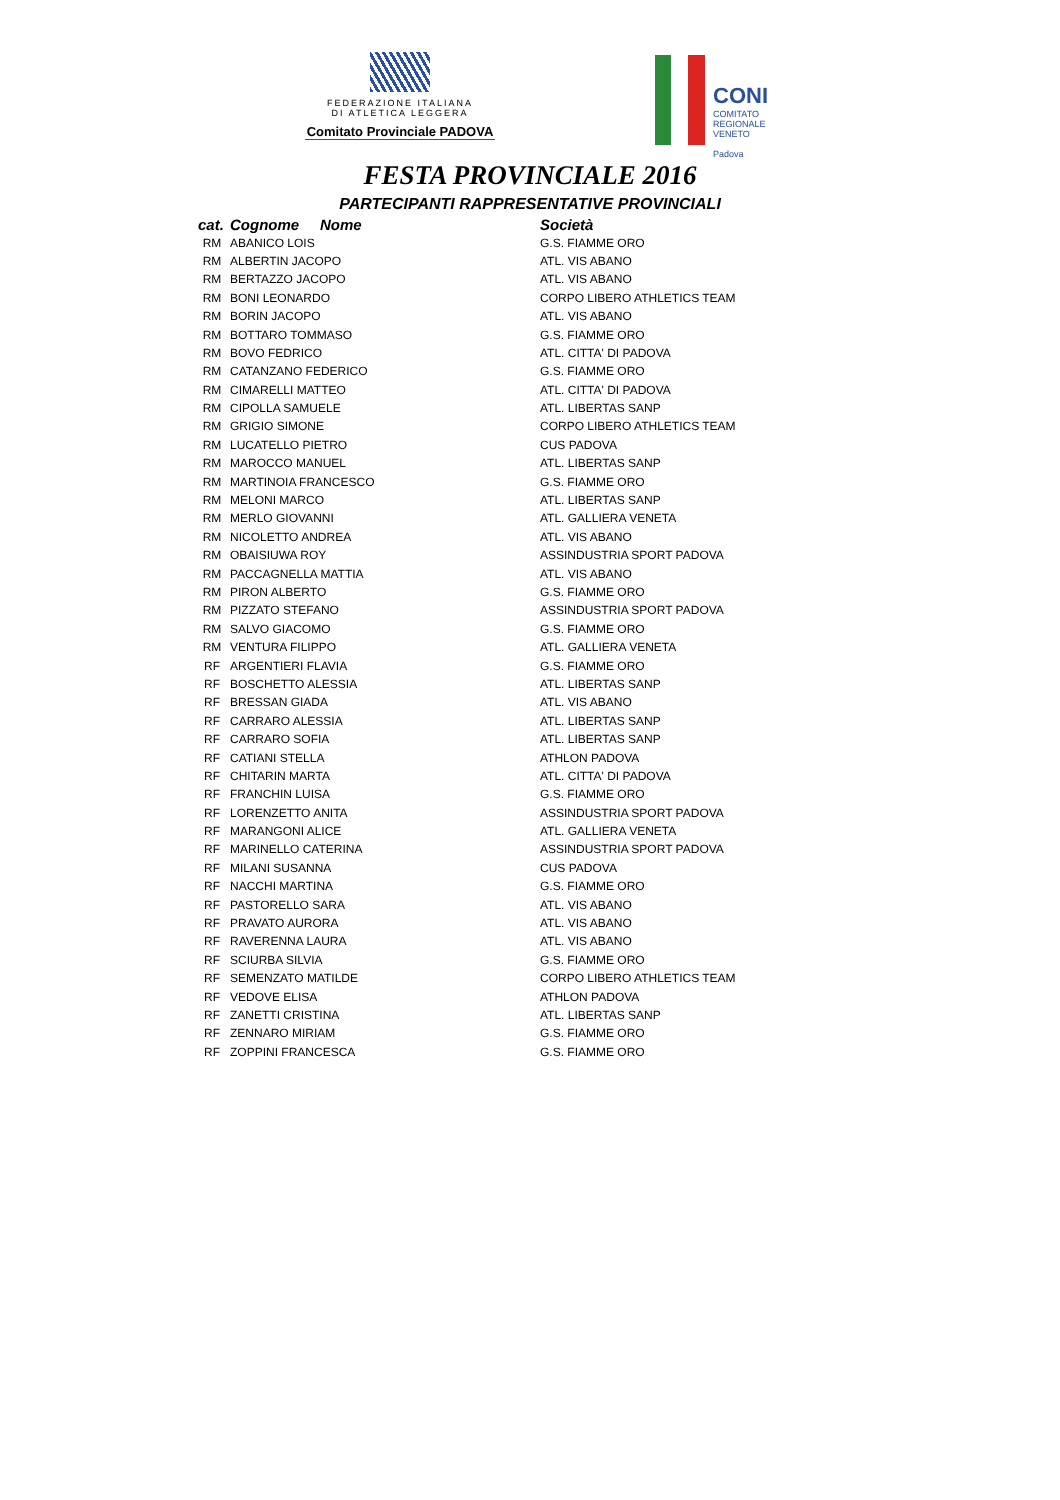FEDERAZIONE ITALIANA
DI ATLETICA LEGGERA
Comitato Provinciale PADOVA
CONI COMITATO
REGIONALE
VENETO
Padova
FESTA PROVINCIALE 2016
PARTECIPANTI RAPPRESENTATIVE PROVINCIALI
| cat. | Cognome Nome | Società |
| --- | --- | --- |
| RM | ABANICO LOIS | G.S. FIAMME ORO |
| RM | ALBERTIN JACOPO | ATL. VIS ABANO |
| RM | BERTAZZO JACOPO | ATL. VIS ABANO |
| RM | BONI LEONARDO | CORPO LIBERO ATHLETICS TEAM |
| RM | BORIN JACOPO | ATL. VIS ABANO |
| RM | BOTTARO TOMMASO | G.S. FIAMME ORO |
| RM | BOVO FEDRICO | ATL. CITTA' DI PADOVA |
| RM | CATANZANO FEDERICO | G.S. FIAMME ORO |
| RM | CIMARELLI MATTEO | ATL. CITTA' DI PADOVA |
| RM | CIPOLLA SAMUELE | ATL. LIBERTAS SANP |
| RM | GRIGIO SIMONE | CORPO LIBERO ATHLETICS TEAM |
| RM | LUCATELLO PIETRO | CUS PADOVA |
| RM | MAROCCO MANUEL | ATL. LIBERTAS SANP |
| RM | MARTINOIA FRANCESCO | G.S. FIAMME ORO |
| RM | MELONI MARCO | ATL. LIBERTAS SANP |
| RM | MERLO GIOVANNI | ATL. GALLIERA VENETA |
| RM | NICOLETTO ANDREA | ATL. VIS ABANO |
| RM | OBAISIUWA ROY | ASSINDUSTRIA SPORT PADOVA |
| RM | PACCAGNELLA MATTIA | ATL. VIS ABANO |
| RM | PIRON ALBERTO | G.S. FIAMME ORO |
| RM | PIZZATO STEFANO | ASSINDUSTRIA SPORT PADOVA |
| RM | SALVO GIACOMO | G.S. FIAMME ORO |
| RM | VENTURA FILIPPO | ATL. GALLIERA VENETA |
| RF | ARGENTIERI FLAVIA | G.S. FIAMME ORO |
| RF | BOSCHETTO ALESSIA | ATL. LIBERTAS SANP |
| RF | BRESSAN GIADA | ATL. VIS ABANO |
| RF | CARRARO ALESSIA | ATL. LIBERTAS SANP |
| RF | CARRARO SOFIA | ATL. LIBERTAS SANP |
| RF | CATIANI STELLA | ATHLON PADOVA |
| RF | CHITARIN MARTA | ATL. CITTA' DI PADOVA |
| RF | FRANCHIN LUISA | G.S. FIAMME ORO |
| RF | LORENZETTO ANITA | ASSINDUSTRIA SPORT PADOVA |
| RF | MARANGONI ALICE | ATL. GALLIERA VENETA |
| RF | MARINELLO CATERINA | ASSINDUSTRIA SPORT PADOVA |
| RF | MILANI SUSANNA | CUS PADOVA |
| RF | NACCHI MARTINA | G.S. FIAMME ORO |
| RF | PASTORELLO SARA | ATL. VIS ABANO |
| RF | PRAVATO AURORA | ATL. VIS ABANO |
| RF | RAVERENNA LAURA | ATL. VIS ABANO |
| RF | SCIURBA SILVIA | G.S. FIAMME ORO |
| RF | SEMENZATO MATILDE | CORPO LIBERO ATHLETICS TEAM |
| RF | VEDOVE ELISA | ATHLON PADOVA |
| RF | ZANETTI CRISTINA | ATL. LIBERTAS SANP |
| RF | ZENNARO MIRIAM | G.S. FIAMME ORO |
| RF | ZOPPINI FRANCESCA | G.S. FIAMME ORO |